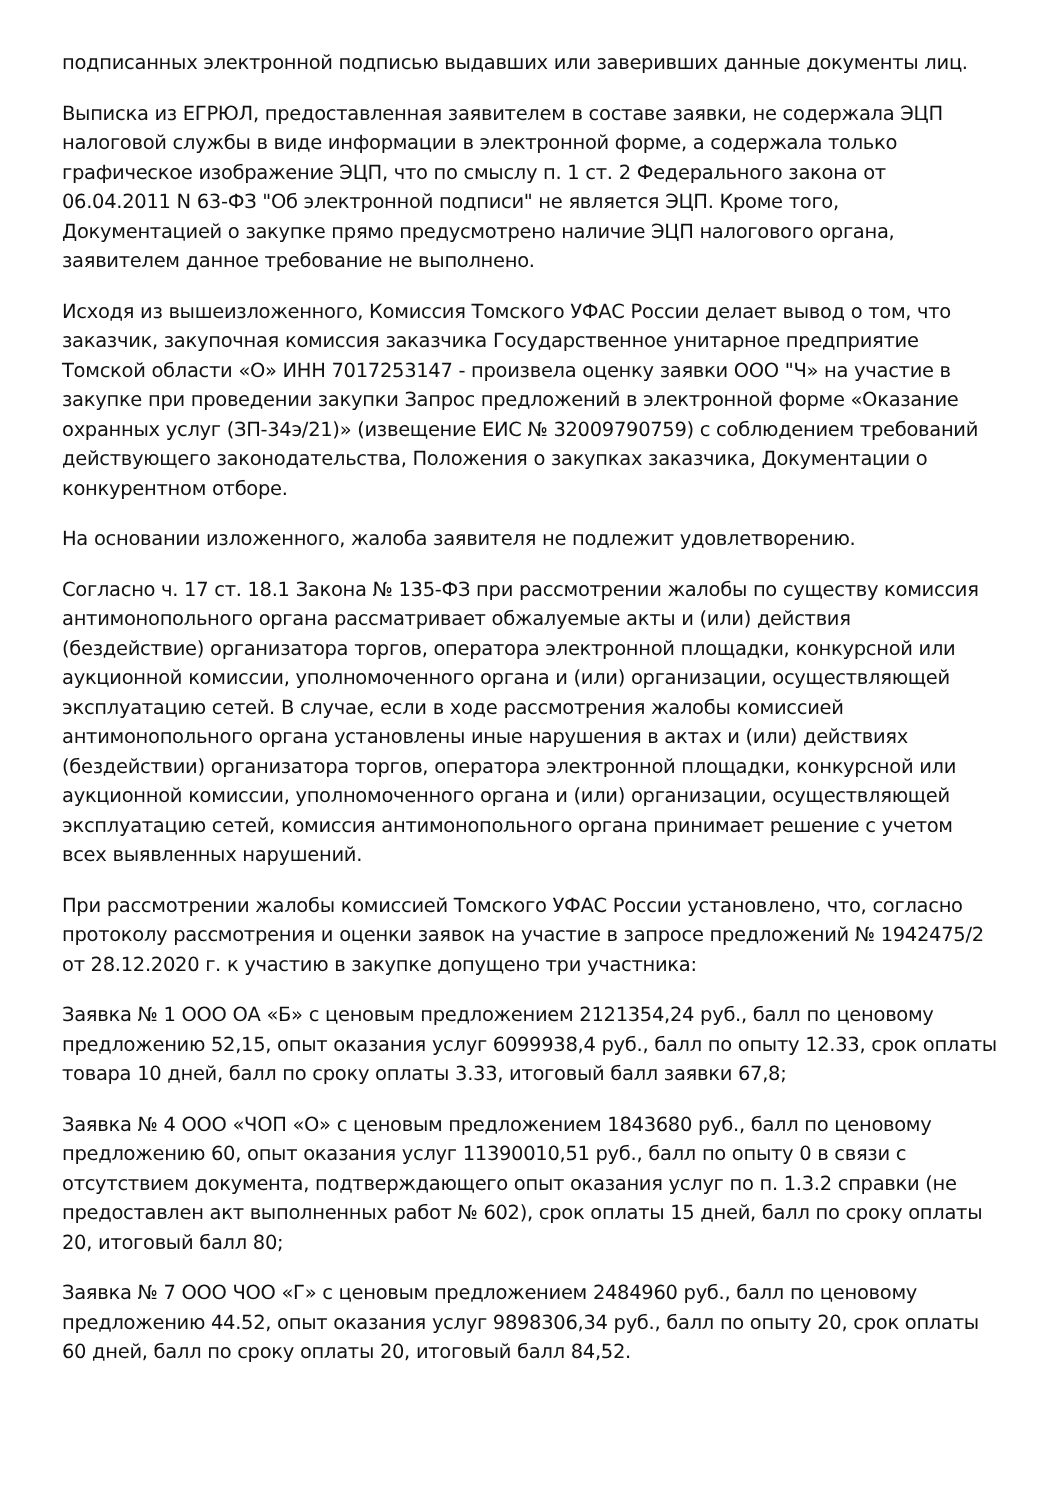подписанных электронной подписью выдавших или заверивших данные документы лиц.
Выписка из ЕГРЮЛ, предоставленная заявителем в составе заявки, не содержала ЭЦП налоговой службы в виде информации в электронной форме, а содержала только графическое изображение ЭЦП, что по смыслу п. 1 ст. 2 Федерального закона от 06.04.2011 N 63-ФЗ "Об электронной подписи" не является ЭЦП. Кроме того, Документацией о закупке прямо предусмотрено наличие ЭЦП налогового органа, заявителем данное требование не выполнено.
Исходя из вышеизложенного, Комиссия Томского УФАС России делает вывод о том, что заказчик, закупочная комиссия заказчика Государственное унитарное предприятие Томской области «О» ИНН 7017253147 - произвела оценку заявки ООО "Ч» на участие в закупке при проведении закупки Запрос предложений в электронной форме «Оказание охранных услуг (ЗП-34э/21)» (извещение ЕИС № 32009790759) с соблюдением требований действующего законодательства, Положения о закупках заказчика, Документации о конкурентном отборе.
На основании изложенного, жалоба заявителя не подлежит удовлетворению.
Согласно ч. 17 ст. 18.1 Закона № 135-ФЗ при рассмотрении жалобы по существу комиссия антимонопольного органа рассматривает обжалуемые акты и (или) действия (бездействие) организатора торгов, оператора электронной площадки, конкурсной или аукционной комиссии, уполномоченного органа и (или) организации, осуществляющей эксплуатацию сетей. В случае, если в ходе рассмотрения жалобы комиссией антимонопольного органа установлены иные нарушения в актах и (или) действиях (бездействии) организатора торгов, оператора электронной площадки, конкурсной или аукционной комиссии, уполномоченного органа и (или) организации, осуществляющей эксплуатацию сетей, комиссия антимонопольного органа принимает решение с учетом всех выявленных нарушений.
При рассмотрении жалобы комиссией Томского УФАС России установлено, что, согласно протоколу рассмотрения и оценки заявок на участие в запросе предложений № 1942475/2 от 28.12.2020 г. к участию в закупке допущено три участника:
Заявка № 1 ООО ОА «Б» с ценовым предложением 2121354,24 руб., балл по ценовому предложению 52,15, опыт оказания услуг 6099938,4 руб., балл по опыту 12.33, срок оплаты товара 10 дней, балл по сроку оплаты 3.33, итоговый балл заявки 67,8;
Заявка № 4 ООО «ЧОП «О» с ценовым предложением 1843680 руб., балл по ценовому предложению 60, опыт оказания услуг 11390010,51 руб., балл по опыту 0 в связи с отсутствием документа, подтверждающего опыт оказания услуг по п. 1.3.2 справки (не предоставлен акт выполненных работ № 602), срок оплаты 15 дней, балл по сроку оплаты 20, итоговый балл 80;
Заявка № 7 ООО ЧОО «Г» с ценовым предложением 2484960 руб., балл по ценовому предложению 44.52, опыт оказания услуг 9898306,34 руб., балл по опыту 20, срок оплаты 60 дней, балл по сроку оплаты 20, итоговый балл 84,52.